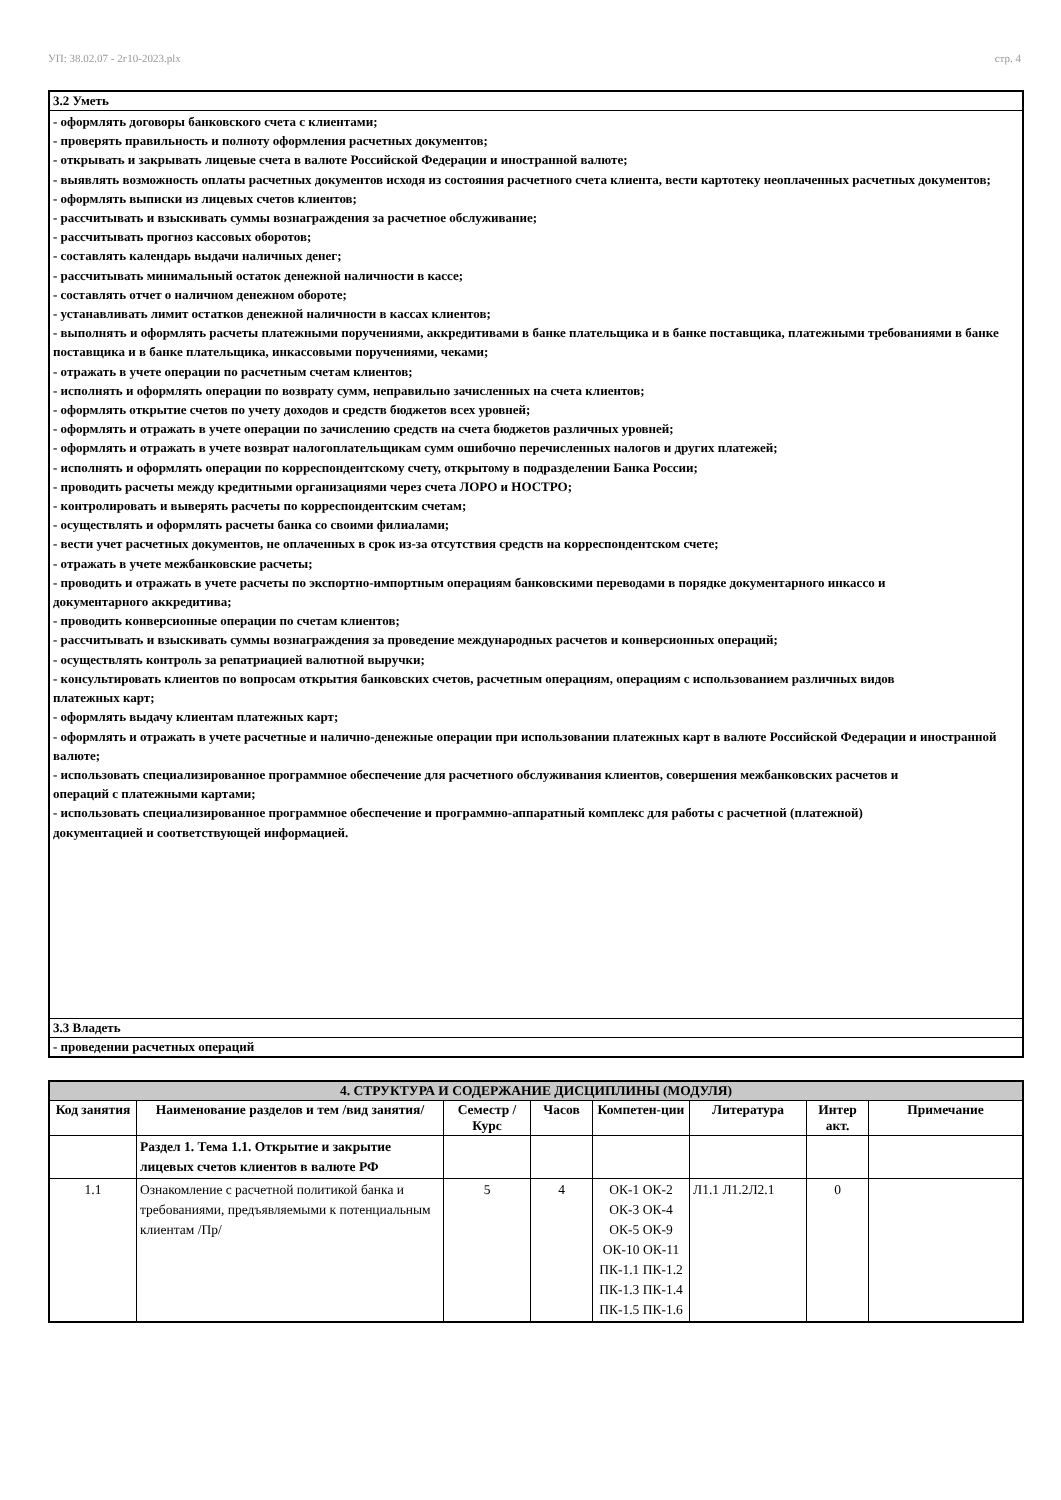УП: 38.02.07 - 2г10-2023.plx стр. 4
| 3.2 Уметь |
| - оформлять договоры банковского счета с клиентами; - проверять правильность и полноту оформления расчетных документов; - открывать и закрывать лицевые счета в валюте Российской Федерации и иностранной валюте; - выявлять возможность оплаты расчетных документов исходя из состояния расчетного счета клиента, вести картотеку неоплаченных расчетных документов; - оформлять выписки из лицевых счетов клиентов; - рассчитывать и взыскивать суммы вознаграждения за расчетное обслуживание; - рассчитывать прогноз кассовых оборотов; - составлять календарь выдачи наличных денег; - рассчитывать минимальный остаток денежной наличности в кассе; - составлять отчет о наличном денежном обороте; - устанавливать лимит остатков денежной наличности в кассах клиентов; - выполнять и оформлять расчеты платежными поручениями, аккредитивами в банке плательщика и в банке поставщика, платежными требованиями в банке поставщика и в банке плательщика, инкассовыми поручениями, чеками; - отражать в учете операции по расчетным счетам клиентов; - исполнять и оформлять операции по возврату сумм, неправильно зачисленных на счета клиентов; - оформлять открытие счетов по учету доходов и средств бюджетов всех уровней; - оформлять и отражать в учете операции по зачислению средств на счета бюджетов различных уровней; - оформлять и отражать в учете возврат налогоплательщикам сумм ошибочно перечисленных налогов и других платежей; - исполнять и оформлять операции по корреспондентскому счету, открытому в подразделении Банка России; - проводить расчеты между кредитными организациями через счета ЛОРО и НОСТРО; - контролировать и выверять расчеты по корреспондентским счетам; - осуществлять и оформлять расчеты банка со своими филиалами; - вести учет расчетных документов, не оплаченных в срок из-за отсутствия средств на корреспондентском счете; - отражать в учете межбанковские расчеты; - проводить и отражать в учете расчеты по экспортно-импортным операциям банковскими переводами в порядке документарного инкассо и документарного аккредитива; - проводить конверсионные операции по счетам клиентов; - рассчитывать и взыскивать суммы вознаграждения за проведение международных расчетов и конверсионных операций; - осуществлять контроль за репатриацией валютной выручки; - консультировать клиентов по вопросам открытия банковских счетов, расчетным операциям, операциям с использованием различных видов платежных карт; - оформлять выдачу клиентам платежных карт; - оформлять и отражать в учете расчетные и наличнo-денежные операции при использовании платежных карт в валюте Российской Федерации и иностранной валюте; - использовать специализированное программное обеспечение для расчетного обслуживания клиентов, совершения межбанковских расчетов и операций с платежными картами; - использовать специализированное программное обеспечение и программно-аппаратный комплекс для работы с расчетной (платежной) документацией и соответствующей информацией. |
| 3.3 Владеть |
| - проведении расчетных операций |
| 4. СТРУКТУРА И СОДЕРЖАНИЕ ДИСЦИПЛИНЫ (МОДУЛЯ) | | | | | | | |
| --- | --- | --- | --- | --- | --- | --- | --- |
| Код занятия | Наименование разделов и тем /вид занятия/ | Семестр / Курс | Часов | Компетен-ции | Литература | Интер акт. | Примечание |
| | Раздел 1. Тема 1.1. Открытие и закрытие лицевых счетов клиентов в валюте РФ | | | | | | |
| 1.1 | Ознакомление с расчетной политикой банка и требованиями, предъявляемыми к потенциальным клиентам /Пр/ | 5 | 4 | ОК-1 ОК-2 ОК-3 ОК-4 ОК-5 ОК-9 ОК-10 ОК-11 ПК-1.1 ПК-1.2 ПК-1.3 ПК-1.4 ПК-1.5 ПК-1.6 | Л1.1 Л1.2Л2.1 | 0 | |